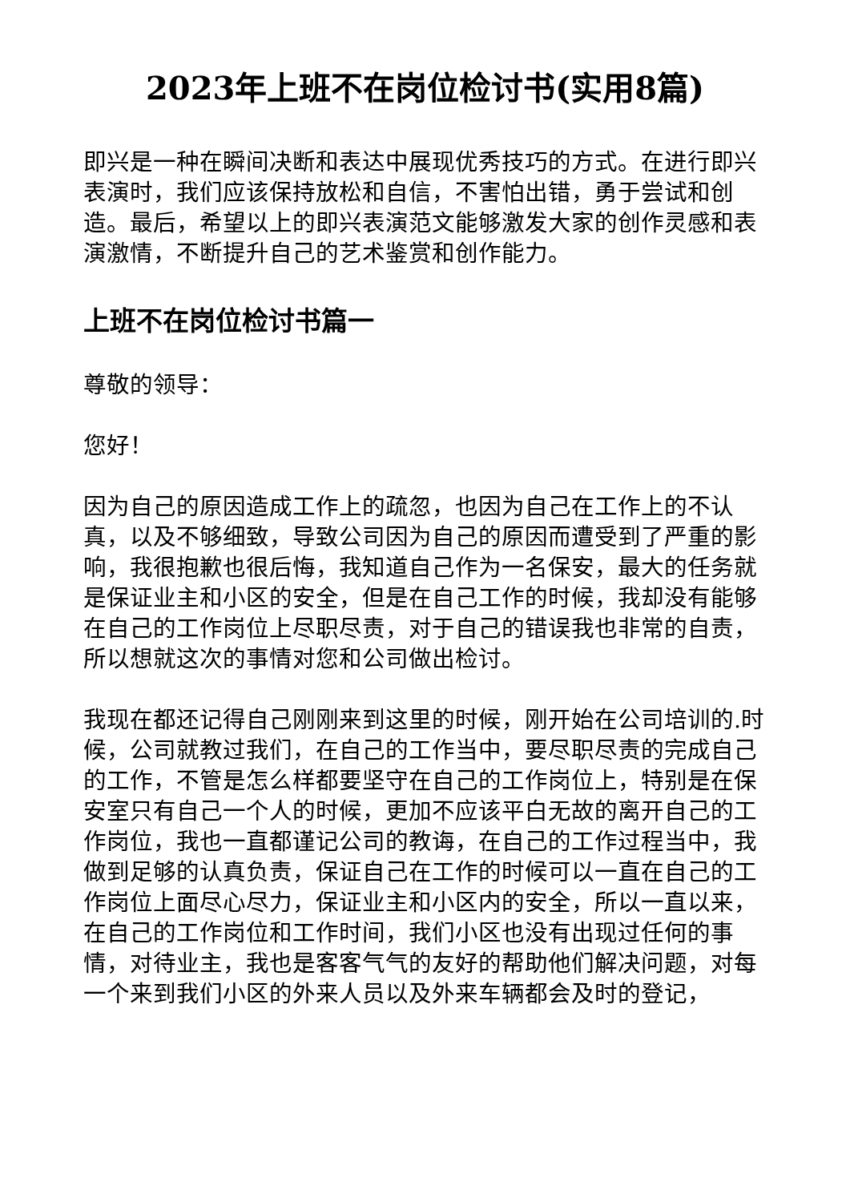2023年上班不在岗位检讨书(实用8篇)
即兴是一种在瞬间决断和表达中展现优秀技巧的方式。在进行即兴表演时，我们应该保持放松和自信，不害怕出错，勇于尝试和创造。最后，希望以上的即兴表演范文能够激发大家的创作灵感和表演激情，不断提升自己的艺术鉴赏和创作能力。
上班不在岗位检讨书篇一
尊敬的领导：
您好！
因为自己的原因造成工作上的疏忽，也因为自己在工作上的不认真，以及不够细致，导致公司因为自己的原因而遭受到了严重的影响，我很抱歉也很后悔，我知道自己作为一名保安，最大的任务就是保证业主和小区的安全，但是在自己工作的时候，我却没有能够在自己的工作岗位上尽职尽责，对于自己的错误我也非常的自责，所以想就这次的事情对您和公司做出检讨。
我现在都还记得自己刚刚来到这里的时候，刚开始在公司培训的.时候，公司就教过我们，在自己的工作当中，要尽职尽责的完成自己的工作，不管是怎么样都要坚守在自己的工作岗位上，特别是在保安室只有自己一个人的时候，更加不应该平白无故的离开自己的工作岗位，我也一直都谨记公司的教诲，在自己的工作过程当中，我做到足够的认真负责，保证自己在工作的时候可以一直在自己的工作岗位上面尽心尽力，保证业主和小区内的安全，所以一直以来，在自己的工作岗位和工作时间，我们小区也没有出现过任何的事情，对待业主，我也是客客气气的友好的帮助他们解决问题，对每一个来到我们小区的外来人员以及外来车辆都会及时的登记，